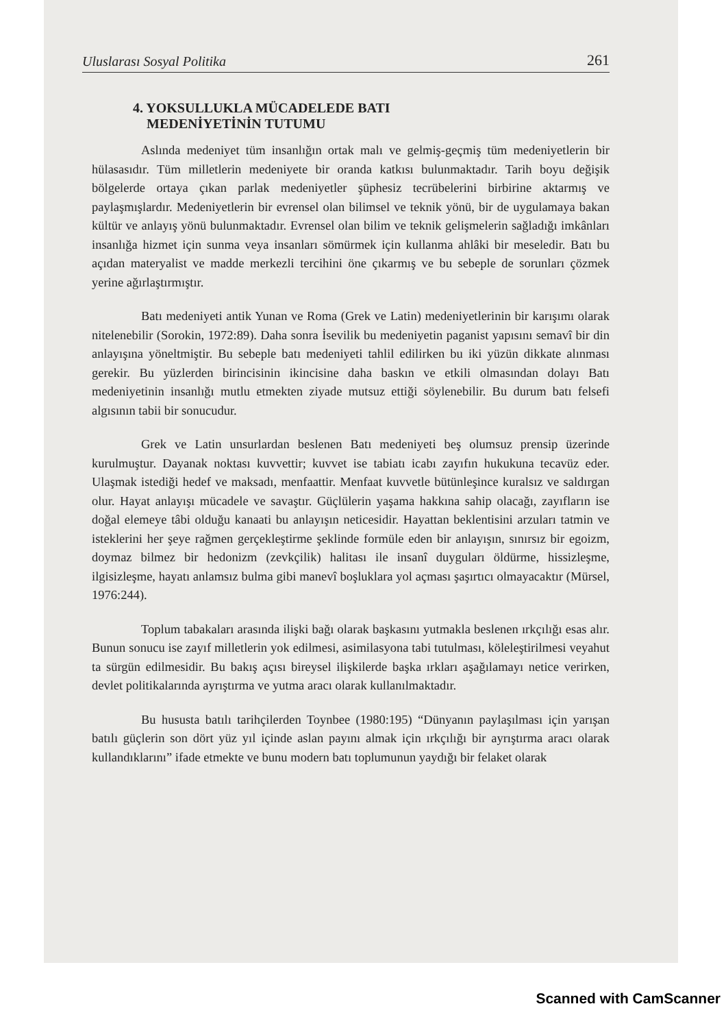Uluslarası Sosyal Politika 261
4. YOKSULLUKLA MÜCADELEDE BATI
MEDENİYETİNİN TUTUMU
Aslında medeniyet tüm insanlığın ortak malı ve gelmiş-geçmiş tüm medeniyetlerin bir hülasasıdır. Tüm milletlerin medeniyete bir oranda katkısı bulunmaktadır. Tarih boyu değişik bölgelerde ortaya çıkan parlak medeniyetler şüphesiz tecrübelerini birbirine aktarmış ve paylaşmışlardır. Medeniyetlerin bir evrensel olan bilimsel ve teknik yönü, bir de uygulamaya bakan kültür ve anlayış yönü bulunmaktadır. Evrensel olan bilim ve teknik gelişmelerin sağladığı imkânları insanlığa hizmet için sunma veya insanları sömürmek için kullanma ahlâki bir meseledir. Batı bu açıdan materyalist ve madde merkezli tercihini öne çıkarmış ve bu sebeple de sorunları çözmek yerine ağırlaştırmıştır.
Batı medeniyeti antik Yunan ve Roma (Grek ve Latin) medeniyetlerinin bir karışımı olarak nitelenebilir (Sorokin, 1972:89). Daha sonra İsevilik bu medeniyetin paganist yapısını semavî bir din anlayışına yöneltmiştir. Bu sebeple batı medeniyeti tahlil edilirken bu iki yüzün dikkate alınması gerekir. Bu yüzlerden birincisinin ikincisine daha baskın ve etkili olmasından dolayı Batı medeniyetinin insanlığı mutlu etmekten ziyade mutsuz ettiği söylenebilir. Bu durum batı felsefi algısının tabii bir sonucudur.
Grek ve Latin unsurlardan beslenen Batı medeniyeti beş olumsuz prensip üzerinde kurulmuştur. Dayanak noktası kuvvettir; kuvvet ise tabiatı icabı zayıfın hukukuna tecavüz eder. Ulaşmak istediği hedef ve maksadı, menfaattir. Menfaat kuvvetle bütünleşince kuralsız ve saldırgan olur. Hayat anlayışı mücadele ve savaştır. Güçlülerin yaşama hakkına sahip olacağı, zayıfların ise doğal elemeye tâbi olduğu kanaati bu anlayışın neticesidir. Hayattan beklentisini arzuları tatmin ve isteklerini her şeye rağmen gerçekleştirme şeklinde formüle eden bir anlayışın, sınırsız bir egoizm, doymaz bilmez bir hedonizm (zevkçilik) halitası ile insanî duyguları öldürme, hissizleşme, ilgisizleşme, hayatı anlamsız bulma gibi manevî boşluklara yol açması şaşırtıcı olmayacaktır (Mürsel, 1976:244).
Toplum tabakaları arasında ilişki bağı olarak başkasını yutmakla beslenen ırkçılığı esas alır. Bunun sonucu ise zayıf milletlerin yok edilmesi, asimilasyona tabi tutulması, köleleştirilmesi veyahut ta sürgün edilmesidir. Bu bakış açısı bireysel ilişkilerde başka ırkları aşağılamayı netice verirken, devlet politikalarında ayrıştırma ve yutma aracı olarak kullanılmaktadır.
Bu hususta batılı tarihçilerden Toynbee (1980:195) “Dünyanın paylaşılması için yarışan batılı güçlerin son dört yüz yıl içinde aslan payını almak için ırkçılığı bir ayrıştırma aracı olarak kullandıklarını” ifade etmekte ve bunu modern batı toplumunun yaydığı bir felaket olarak
Scanned with CamScanner